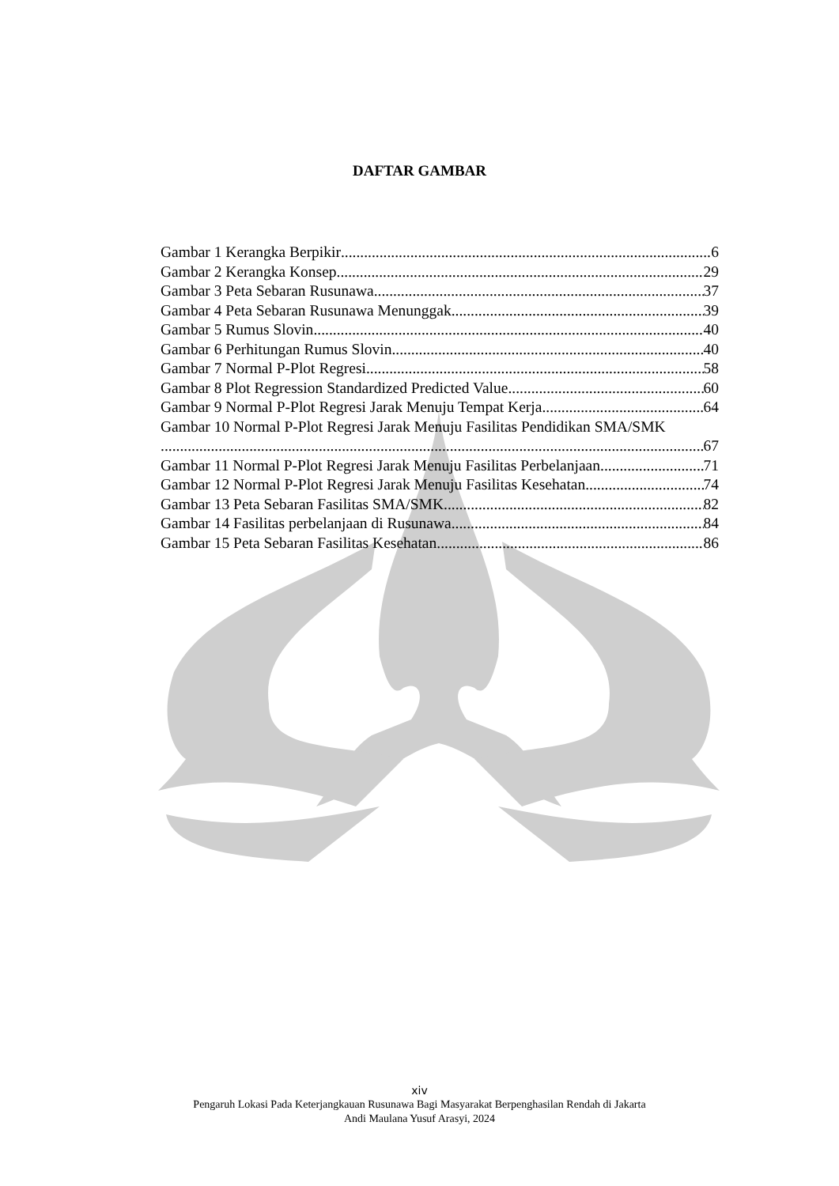DAFTAR GAMBAR
Gambar 1 Kerangka Berpikir 6
Gambar 2 Kerangka Konsep 29
Gambar 3 Peta Sebaran Rusunawa 37
Gambar 4 Peta Sebaran Rusunawa Menunggak 39
Gambar 5 Rumus Slovin 40
Gambar 6 Perhitungan Rumus Slovin 40
Gambar 7 Normal P-Plot Regresi 58
Gambar 8 Plot Regression Standardized Predicted Value 60
Gambar 9 Normal P-Plot Regresi Jarak Menuju Tempat Kerja 64
Gambar 10 Normal P-Plot Regresi Jarak Menuju Fasilitas Pendidikan SMA/SMK
67
Gambar 11 Normal P-Plot Regresi Jarak Menuju Fasilitas Perbelanjaan 71
Gambar 12 Normal P-Plot Regresi Jarak Menuju Fasilitas Kesehatan 74
Gambar 13 Peta Sebaran Fasilitas SMA/SMK 82
Gambar 14 Fasilitas perbelanjaan di Rusunawa 84
Gambar 15 Peta Sebaran Fasilitas Kesehatan 86
xiv
Pengaruh Lokasi Pada Keterjangkauan Rusunawa Bagi Masyarakat Berpenghasilan Rendah di Jakarta
Andi Maulana Yusuf Arasyi, 2024